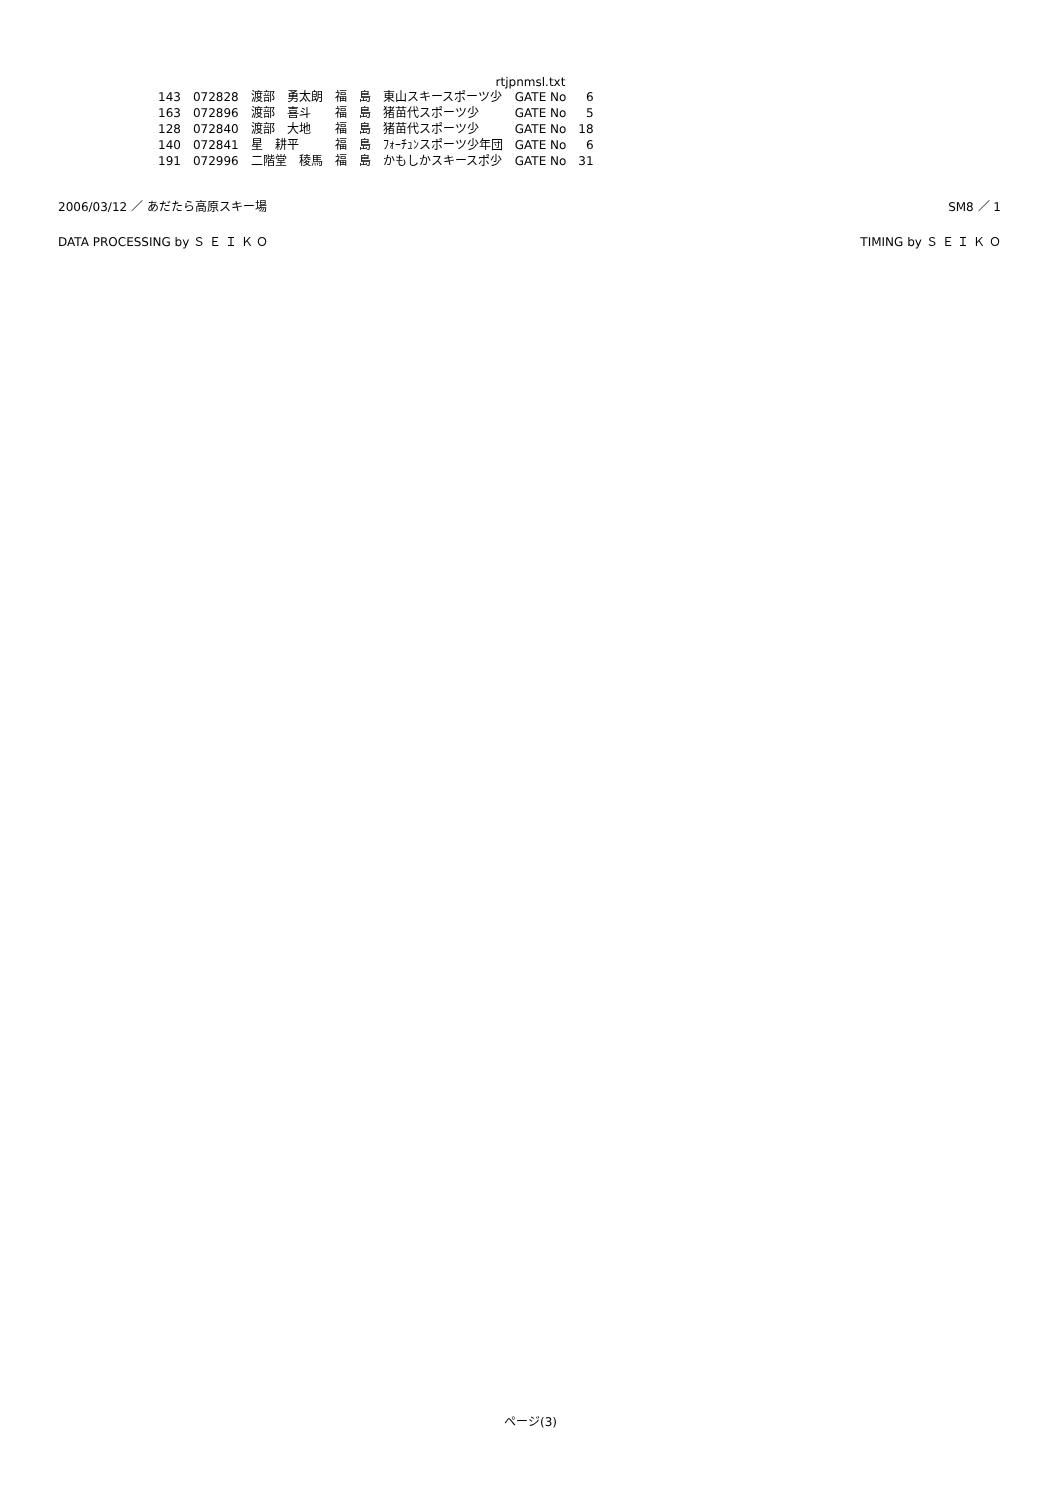rtjpnmsl.txt
| 143 | 072828 | 渡部 勇太朗 | 福 島 | 東山スキースポーツ少 | GATE No | 6 |
| 163 | 072896 | 渡部 喜斗 | 福 島 | 猪苗代スポーツ少 | GATE No | 5 |
| 128 | 072840 | 渡部 大地 | 福 島 | 猪苗代スポーツ少 | GATE No | 18 |
| 140 | 072841 | 星 耕平 | 福 島 | ﾌｫｰﾁｭﾝスポーツ少年団 | GATE No | 6 |
| 191 | 072996 | 二階堂 稜馬 | 福 島 | かもしかスキースポ少 | GATE No | 31 |
2006/03/12 ／ あだたら高原スキー場 SM8 ／ 1
DATA PROCESSING by Ｓ Ｅ Ｉ Ｋ Ｏ TIMING by Ｓ Ｅ Ｉ Ｋ Ｏ
ページ(3)